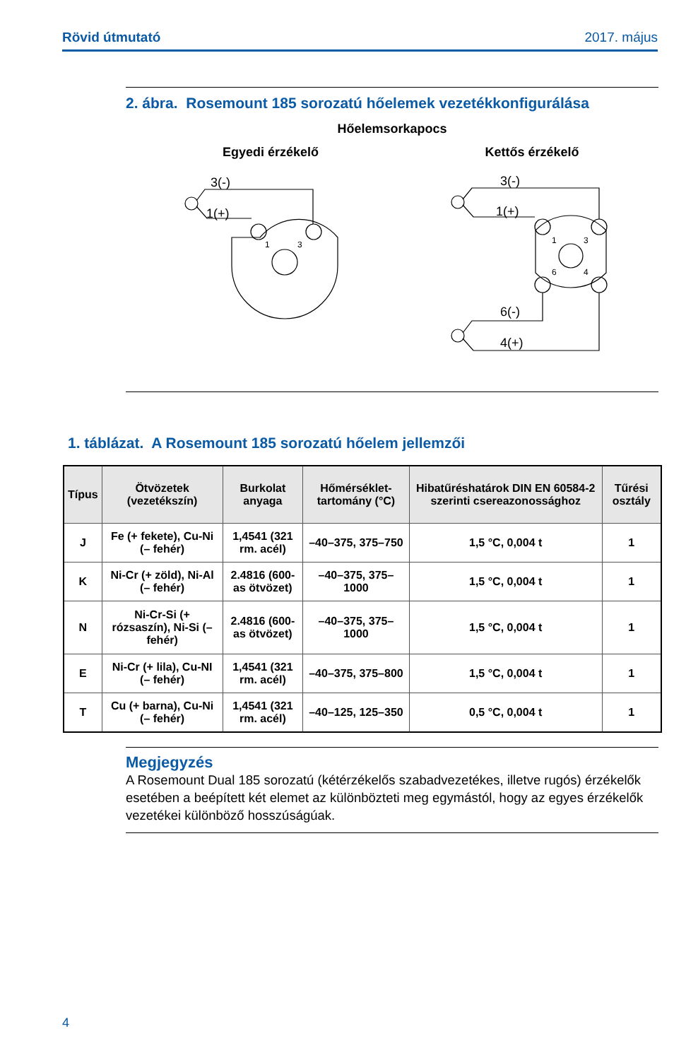Rövid útmutató 2017. május
2. ábra. Rosemount 185 sorozatú hőelemek vezetékkonfigurálása
Hőelemsorkapocs
Egyedi érzékelő Kettős érzékelő
3(-)
1(+)
3(-)
1(+)
6(-)
4(+)
1
3
1
3
6
4
1. táblázat. A Rosemount 185 sorozatú hőelem jellemzői
| Típus | Ötvözetek (vezetékszín) | Burkolat anyaga | Hőmérséklet-tartomány (°C) | Hibatűréshatárok DIN EN 60584-2 szerinti csereazonossághoz | Tűrési osztály |
| --- | --- | --- | --- | --- | --- |
| J | Fe (+ fekete), Cu-Ni (– fehér) | 1,4541 (321 rm. acél) | –40–375, 375–750 | 1,5 °C, 0,004 t | 1 |
| K | Ni-Cr (+ zöld), Ni-Al (– fehér) | 2.4816 (600-as ötvözet) | –40–375, 375–1000 | 1,5 °C, 0,004 t | 1 |
| N | Ni-Cr-Si (+ rózsaszín), Ni-Si (– fehér) | 2.4816 (600-as ötvözet) | –40–375, 375–1000 | 1,5 °C, 0,004 t | 1 |
| E | Ni-Cr (+ lila), Cu-NI (– fehér) | 1,4541 (321 rm. acél) | –40–375, 375–800 | 1,5 °C, 0,004 t | 1 |
| T | Cu (+ barna), Cu-Ni (– fehér) | 1,4541 (321 rm. acél) | –40–125, 125–350 | 0,5 °C, 0,004 t | 1 |
Megjegyzés
A Rosemount Dual 185 sorozatú (kétérzékelős szabadvezetékes, illetve rugós) érzékelők esetében a beépített két elemet az különbözteti meg egymástól, hogy az egyes érzékelők vezetékei különböző hosszúságúak.
4